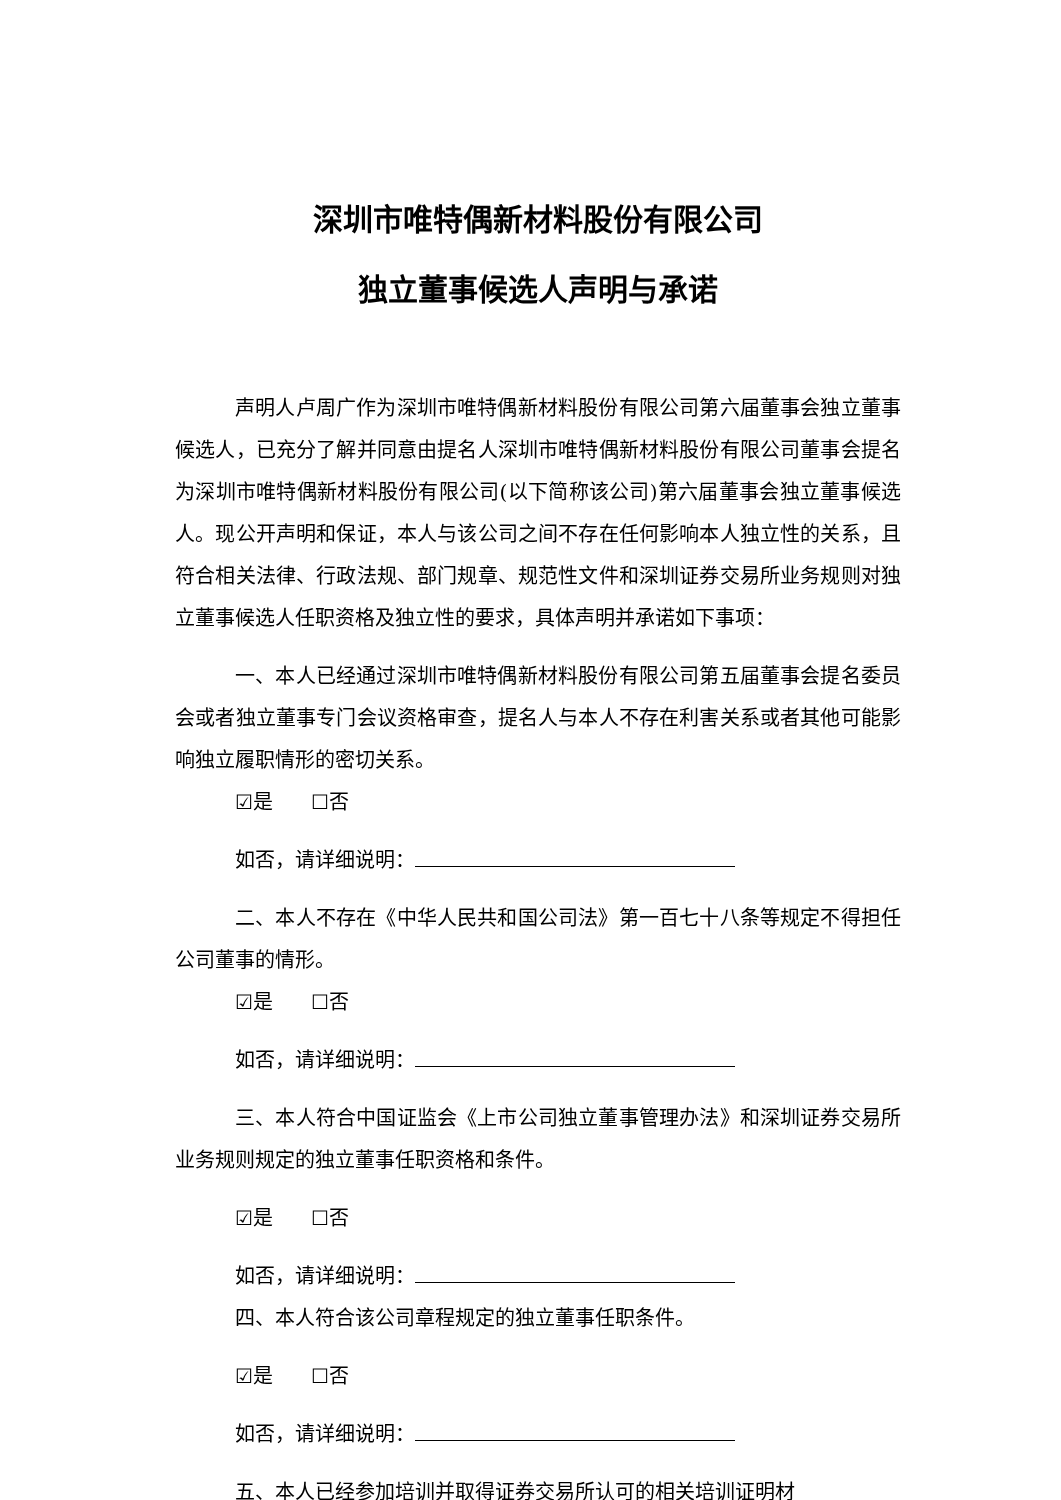深圳市唯特偶新材料股份有限公司
独立董事候选人声明与承诺
声明人卢周广作为深圳市唯特偶新材料股份有限公司第六届董事会独立董事候选人，已充分了解并同意由提名人深圳市唯特偶新材料股份有限公司董事会提名为深圳市唯特偶新材料股份有限公司(以下简称该公司)第六届董事会独立董事候选人。现公开声明和保证，本人与该公司之间不存在任何影响本人独立性的关系，且符合相关法律、行政法规、部门规章、规范性文件和深圳证券交易所业务规则对独立董事候选人任职资格及独立性的要求，具体声明并承诺如下事项：
一、本人已经通过深圳市唯特偶新材料股份有限公司第五届董事会提名委员会或者独立董事专门会议资格审查，提名人与本人不存在利害关系或者其他可能影响独立履职情形的密切关系。
☑是 ☐否
如否，请详细说明：
二、本人不存在《中华人民共和国公司法》第一百七十八条等规定不得担任公司董事的情形。
☑是 ☐否
如否，请详细说明：
三、本人符合中国证监会《上市公司独立董事管理办法》和深圳证券交易所业务规则规定的独立董事任职资格和条件。
☑是 ☐否
如否，请详细说明：
四、本人符合该公司章程规定的独立董事任职条件。
☑是 ☐否
如否，请详细说明：
五、本人已经参加培训并取得证券交易所认可的相关培训证明材